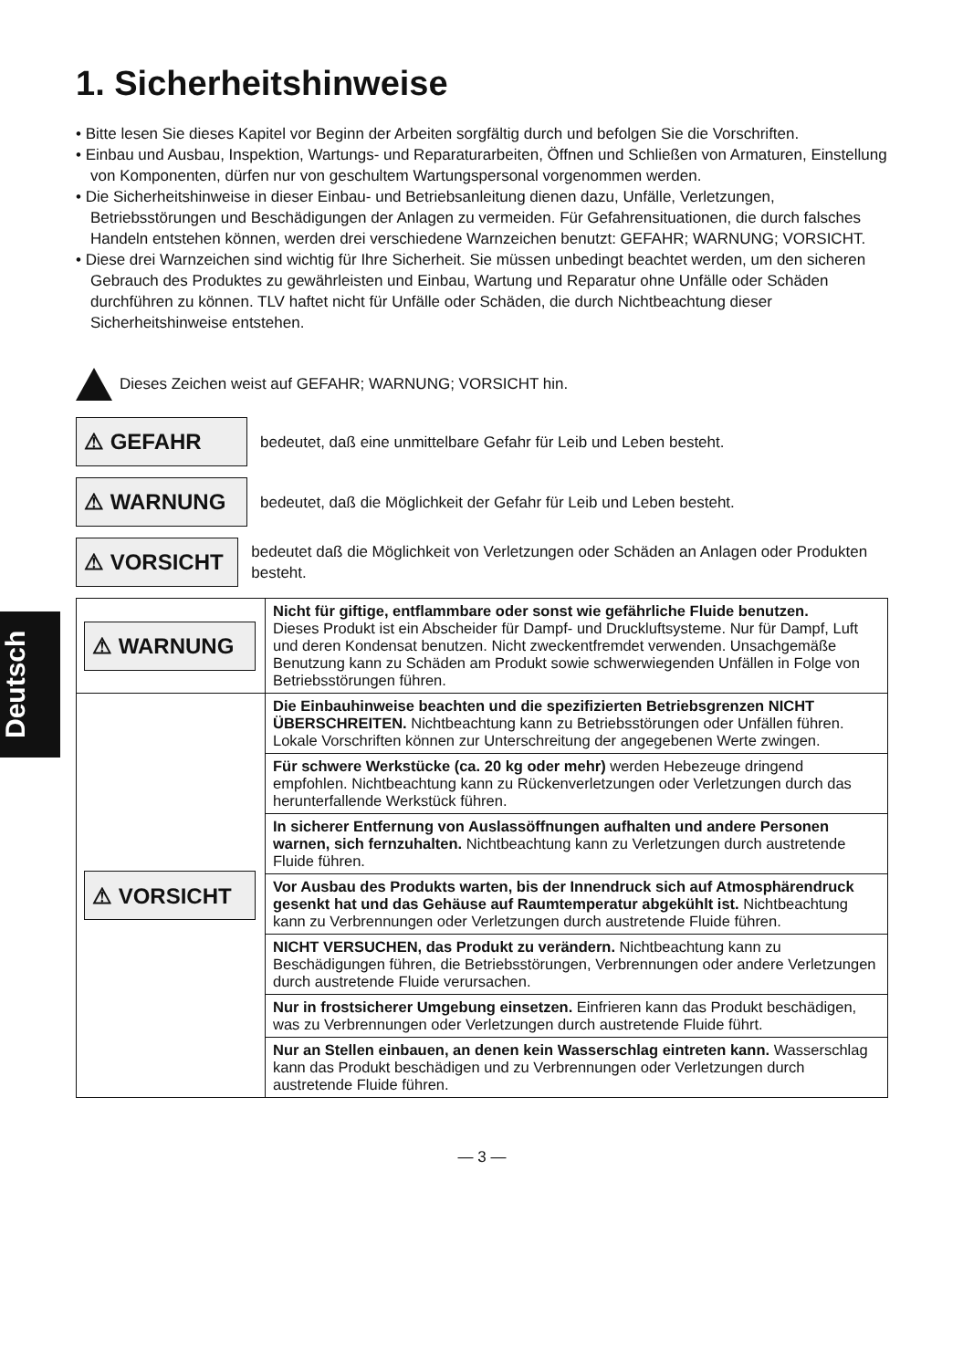Deutsch
1. Sicherheitshinweise
• Bitte lesen Sie dieses Kapitel vor Beginn der Arbeiten sorgfältig durch und befolgen Sie die Vorschriften.
• Einbau und Ausbau, Inspektion, Wartungs- und Reparaturarbeiten, Öffnen und Schließen von Armaturen, Einstellung von Komponenten, dürfen nur von geschultem Wartungspersonal vorgenommen werden.
• Die Sicherheitshinweise in dieser Einbau- und Betriebsanleitung dienen dazu, Unfälle, Verletzungen, Betriebsstörungen und Beschädigungen der Anlagen zu vermeiden. Für Gefahrensituationen, die durch falsches Handeln entstehen können, werden drei verschiedene Warnzeichen benutzt: GEFAHR; WARNUNG; VORSICHT.
• Diese drei Warnzeichen sind wichtig für Ihre Sicherheit. Sie müssen unbedingt beachtet werden, um den sicheren Gebrauch des Produktes zu gewährleisten und Einbau, Wartung und Reparatur ohne Unfälle oder Schäden durchführen zu können. TLV haftet nicht für Unfälle oder Schäden, die durch Nichtbeachtung dieser Sicherheitshinweise entstehen.
Dieses Zeichen weist auf GEFAHR; WARNUNG; VORSICHT hin.
⚠ GEFAHR bedeutet, daß eine unmittelbare Gefahr für Leib und Leben besteht.
⚠ WARNUNG bedeutet, daß die Möglichkeit der Gefahr für Leib und Leben besteht.
⚠ VORSICHT bedeutet daß die Möglichkeit von Verletzungen oder Schäden an Anlagen oder Produkten besteht.
| ⚠ WARNUNG | Nicht für giftige, entflammbare oder sonst wie gefährliche Fluide benutzen. Dieses Produkt ist ein Abscheider für Dampf- und Druckluftsysteme. Nur für Dampf, Luft und deren Kondensat benutzen. Nicht zweckentfremdet verwenden. Unsachgemäße Benutzung kann zu Schäden am Produkt sowie schwerwiegenden Unfällen in Folge von Betriebsstörungen führen. |
| ⚠ VORSICHT | Die Einbauhinweise beachten und die spezifizierten Betriebsgrenzen NICHT ÜBERSCHREITEN. Nichtbeachtung kann zu Betriebsstörungen oder Unfällen führen. Lokale Vorschriften können zur Unterschreitung der angegebenen Werte zwingen. |
| | Für schwere Werkstücke (ca. 20 kg oder mehr) werden Hebezeuge dringend empfohlen. Nichtbeachtung kann zu Rückenverletzungen oder Verletzungen durch das herunterfallende Werkstück führen. |
| | In sicherer Entfernung von Auslassöffnungen aufhalten und andere Personen warnen, sich fernzuhalten. Nichtbeachtung kann zu Verletzungen durch austretende Fluide führen. |
| | Vor Ausbau des Produkts warten, bis der Innendruck sich auf Atmosphärendruck gesenkt hat und das Gehäuse auf Raumtemperatur abgekühlt ist. Nichtbeachtung kann zu Verbrennungen oder Verletzungen durch austretende Fluide führen. |
| | NICHT VERSUCHEN, das Produkt zu verändern. Nichtbeachtung kann zu Beschädigungen führen, die Betriebsstörungen, Verbrennungen oder andere Verletzungen durch austretende Fluide verursachen. |
| | Nur in frostsicherer Umgebung einsetzen. Einfrieren kann das Produkt beschädigen, was zu Verbrennungen oder Verletzungen durch austretende Fluide führt. |
| | Nur an Stellen einbauen, an denen kein Wasserschlag eintreten kann. Wasserschlag kann das Produkt beschädigen und zu Verbrennungen oder Verletzungen durch austretende Fluide führen. |
— 3 —